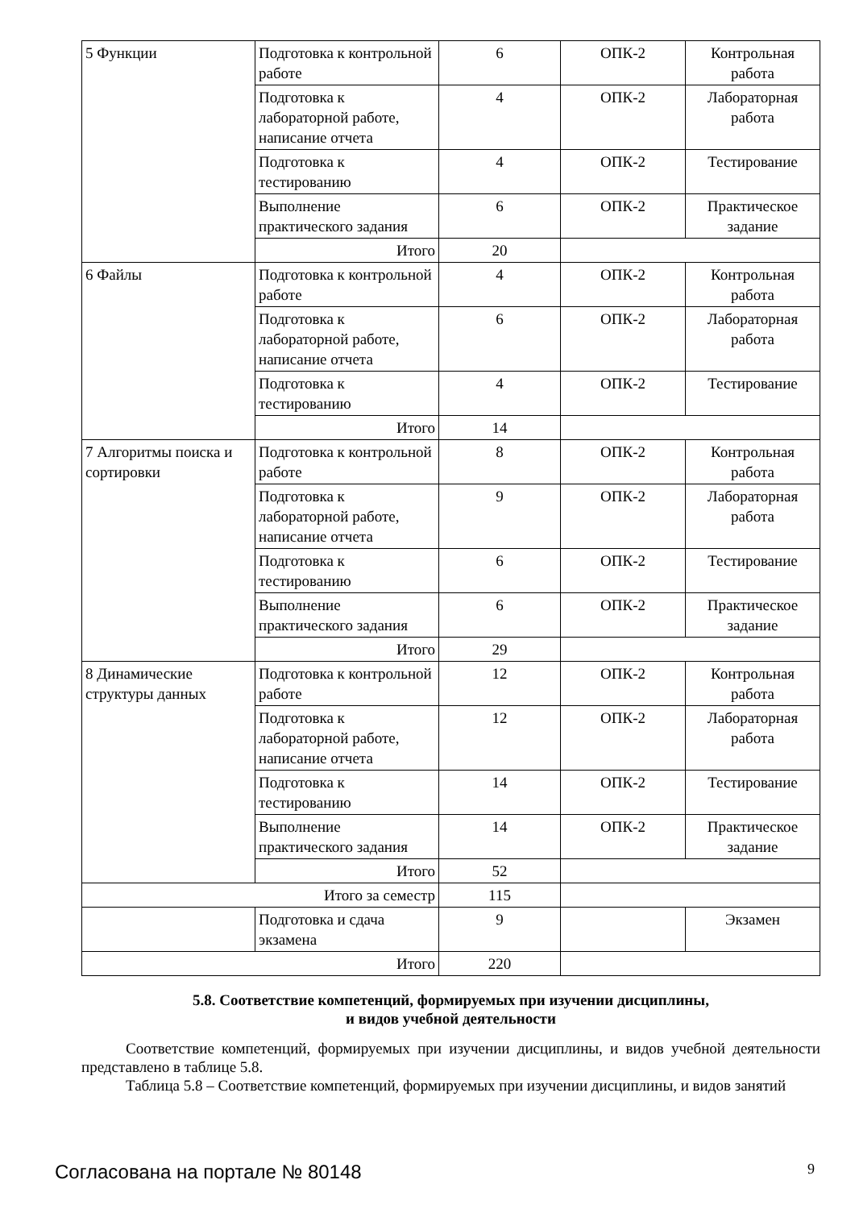| 5 Функции | Подготовка к контрольной работе | 6 | ОПК-2 | Контрольная работа |
| | Подготовка к лабораторной работе, написание отчета | 4 | ОПК-2 | Лабораторная работа |
| | Подготовка к тестированию | 4 | ОПК-2 | Тестирование |
| | Выполнение практического задания | 6 | ОПК-2 | Практическое задание |
| | Итого | 20 | | |
| 6 Файлы | Подготовка к контрольной работе | 4 | ОПК-2 | Контрольная работа |
| | Подготовка к лабораторной работе, написание отчета | 6 | ОПК-2 | Лабораторная работа |
| | Подготовка к тестированию | 4 | ОПК-2 | Тестирование |
| | Итого | 14 | | |
| 7 Алгоритмы поиска и сортировки | Подготовка к контрольной работе | 8 | ОПК-2 | Контрольная работа |
| | Подготовка к лабораторной работе, написание отчета | 9 | ОПК-2 | Лабораторная работа |
| | Подготовка к тестированию | 6 | ОПК-2 | Тестирование |
| | Выполнение практического задания | 6 | ОПК-2 | Практическое задание |
| | Итого | 29 | | |
| 8 Динамические структуры данных | Подготовка к контрольной работе | 12 | ОПК-2 | Контрольная работа |
| | Подготовка к лабораторной работе, написание отчета | 12 | ОПК-2 | Лабораторная работа |
| | Подготовка к тестированию | 14 | ОПК-2 | Тестирование |
| | Выполнение практического задания | 14 | ОПК-2 | Практическое задание |
| | Итого | 52 | | |
| Итого за семестр | | 115 | | |
| | Подготовка и сдача экзамена | 9 | | Экзамен |
| Итого | | 220 | | |
5.8. Соответствие компетенций, формируемых при изучении дисциплины,
и видов учебной деятельности
Соответствие компетенций, формируемых при изучении дисциплины, и видов учебной деятельности представлено в таблице 5.8.
Таблица 5.8 – Соответствие компетенций, формируемых при изучении дисциплины, и видов занятий
Согласована на портале № 80148 9